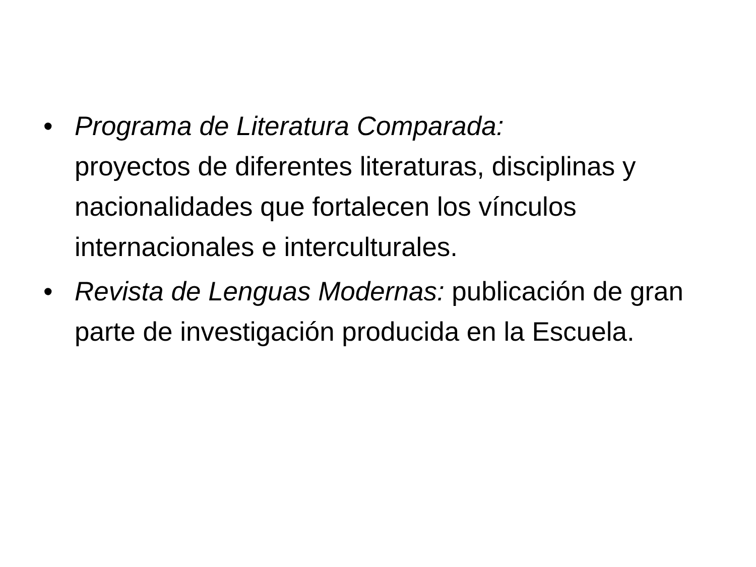• Programa de Literatura Comparada:
proyectos de diferentes literaturas, disciplinas y nacionalidades que fortalecen los vínculos internacionales e interculturales.
• Revista de Lenguas Modernas: publicación de gran parte de investigación producida en la Escuela.